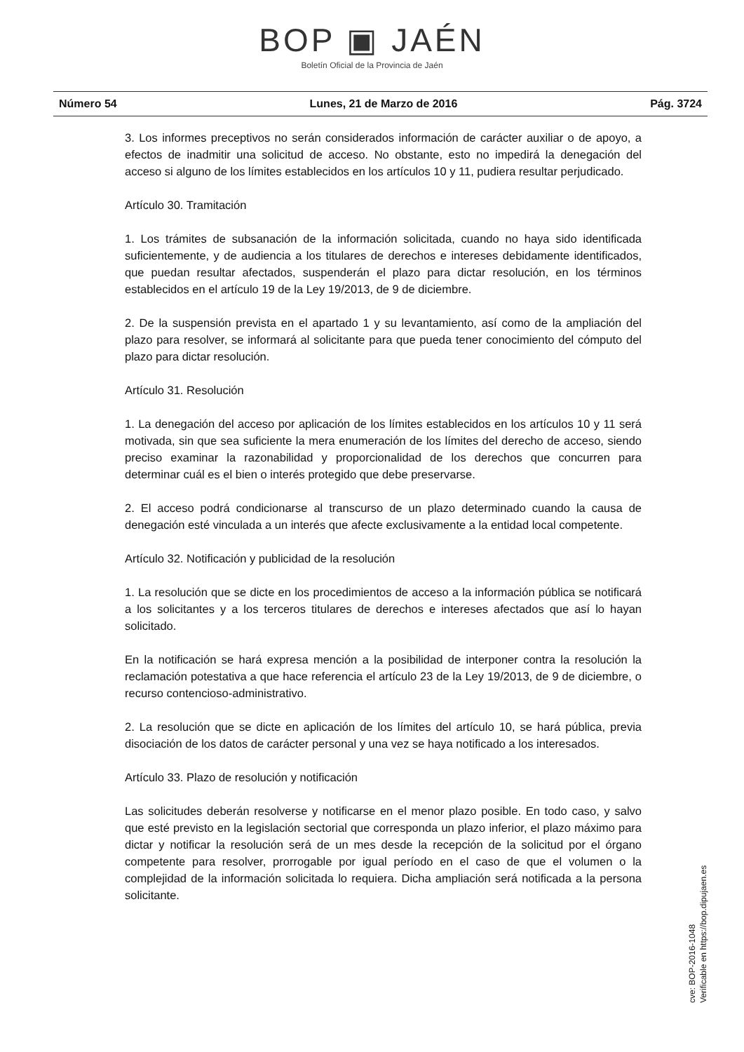BOP ▣ JAÉN
Boletín Oficial de la Provincia de Jaén
Número 54 Lunes, 21 de Marzo de 2016 Pág. 3724
3. Los informes preceptivos no serán considerados información de carácter auxiliar o de apoyo, a efectos de inadmitir una solicitud de acceso. No obstante, esto no impedirá la denegación del acceso si alguno de los límites establecidos en los artículos 10 y 11, pudiera resultar perjudicado.
Artículo 30. Tramitación
1. Los trámites de subsanación de la información solicitada, cuando no haya sido identificada suficientemente, y de audiencia a los titulares de derechos e intereses debidamente identificados, que puedan resultar afectados, suspenderán el plazo para dictar resolución, en los términos establecidos en el artículo 19 de la Ley 19/2013, de 9 de diciembre.
2. De la suspensión prevista en el apartado 1 y su levantamiento, así como de la ampliación del plazo para resolver, se informará al solicitante para que pueda tener conocimiento del cómputo del plazo para dictar resolución.
Artículo 31. Resolución
1. La denegación del acceso por aplicación de los límites establecidos en los artículos 10 y 11 será motivada, sin que sea suficiente la mera enumeración de los límites del derecho de acceso, siendo preciso examinar la razonabilidad y proporcionalidad de los derechos que concurren para determinar cuál es el bien o interés protegido que debe preservarse.
2. El acceso podrá condicionarse al transcurso de un plazo determinado cuando la causa de denegación esté vinculada a un interés que afecte exclusivamente a la entidad local competente.
Artículo 32. Notificación y publicidad de la resolución
1. La resolución que se dicte en los procedimientos de acceso a la información pública se notificará a los solicitantes y a los terceros titulares de derechos e intereses afectados que así lo hayan solicitado.
En la notificación se hará expresa mención a la posibilidad de interponer contra la resolución la reclamación potestativa a que hace referencia el artículo 23 de la Ley 19/2013, de 9 de diciembre, o recurso contencioso-administrativo.
2. La resolución que se dicte en aplicación de los límites del artículo 10, se hará pública, previa disociación de los datos de carácter personal y una vez se haya notificado a los interesados.
Artículo 33. Plazo de resolución y notificación
Las solicitudes deberán resolverse y notificarse en el menor plazo posible. En todo caso, y salvo que esté previsto en la legislación sectorial que corresponda un plazo inferior, el plazo máximo para dictar y notificar la resolución será de un mes desde la recepción de la solicitud por el órgano competente para resolver, prorrogable por igual período en el caso de que el volumen o la complejidad de la información solicitada lo requiera. Dicha ampliación será notificada a la persona solicitante.
cve: BOP-2016-1048
Verificable en https://bop.dipujaen.es